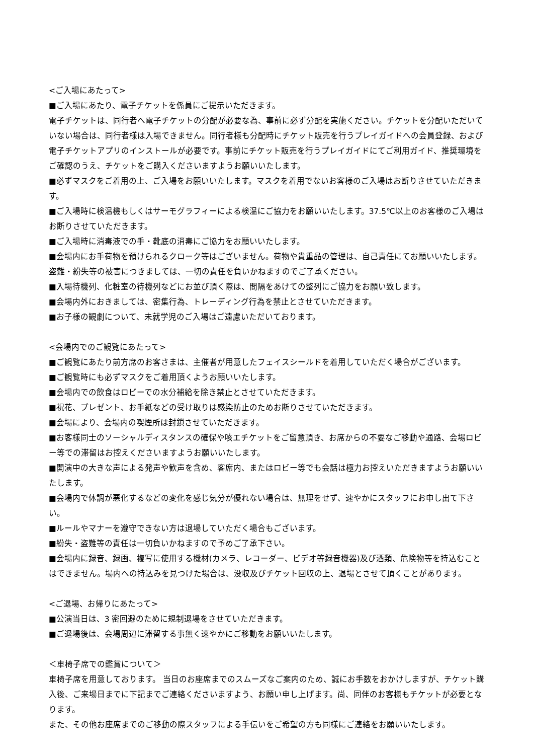<ご入場にあたって>
■ご入場にあたり、電子チケットを係員にご提示いただきます。
電子チケットは、同行者へ電子チケットの分配が必要な為、事前に必ず分配を実施ください。チケットを分配いただいていない場合は、同行者様は入場できません。同行者様も分配時にチケット販売を行うプレイガイドへの会員登録、および電子チケットアプリのインストールが必要です。事前にチケット販売を行うプレイガイドにてご利用ガイド、推奨環境をご確認のうえ、チケットをご購入くださいますようお願いいたします。
■必ずマスクをご着用の上、ご入場をお願いいたします。マスクを着用でないお客様のご入場はお断りさせていただきます。
■ご入場時に検温機もしくはサーモグラフィーによる検温にご協力をお願いいたします。37.5℃以上のお客様のご入場はお断りさせていただきます。
■ご入場時に消毒液での手・靴底の消毒にご協力をお願いいたします。
■会場内にお手荷物を預けられるクローク等はございません。荷物や貴重品の管理は、自己責任にてお願いいたします。盗難・紛失等の被害につきましては、一切の責任を負いかねますのでご了承ください。
■入場待機列、化粧室の待機列などにお並び頂く際は、間隔をあけての整列にご協力をお願い致します。
■会場内外におきましては、密集行為、トレーディング行為を禁止とさせていただきます。
■お子様の観劇について、未就学児のご入場はご遠慮いただいております。
<会場内でのご観覧にあたって>
■ご観覧にあたり前方席のお客さまは、主催者が用意したフェイスシールドを着用していただく場合がございます。
■ご観覧時にも必ずマスクをご着用頂くようお願いいたします。
■会場内での飲食はロビーでの水分補給を除き禁止とさせていただきます。
■祝花、プレゼント、お手紙などの受け取りは感染防止のためお断りさせていただきます。
■会場により、会場内の喫煙所は封鎖させていただきます。
■お客様同士のソーシャルディスタンスの確保や咳エチケットをご留意頂き、お席からの不要なご移動や通路、会場ロビー等での滞留はお控えくださいますようお願いいたします。
■開演中の大きな声による発声や歓声を含め、客席内、またはロビー等でも会話は極力お控えいただきますようお願いいたします。
■会場内で体調が悪化するなどの変化を感じ気分が優れない場合は、無理をせず、速やかにスタッフにお申し出て下さい。
■ルールやマナーを遵守できない方は退場していただく場合もございます。
■紛失・盗難等の責任は一切負いかねますので予めご了承下さい。
■会場内に録音、録画、複写に使用する機材(カメラ、レコーダー、ビデオ等録音機器)及び酒類、危険物等を持込むことはできません。場内への持込みを見つけた場合は、没収及びチケット回収の上、退場とさせて頂くことがあります。
<ご退場、お帰りにあたって>
■公演当日は、3 密回避のために規制退場をさせていただきます。
■ご退場後は、会場周辺に滞留する事無く速やかにご移動をお願いいたします。
＜車椅子席での鑑賞について＞
車椅子席を用意しております。 当日のお座席までのスムーズなご案内のため、誠にお手数をおかけしますが、チケット購入後、ご来場日までに下記までご連絡くださいますよう、お願い申し上げます。尚、同伴のお客様もチケットが必要となります。
また、その他お座席までのご移動の際スタッフによる手伝いをご希望の方も同様にご連絡をお願いいたします。